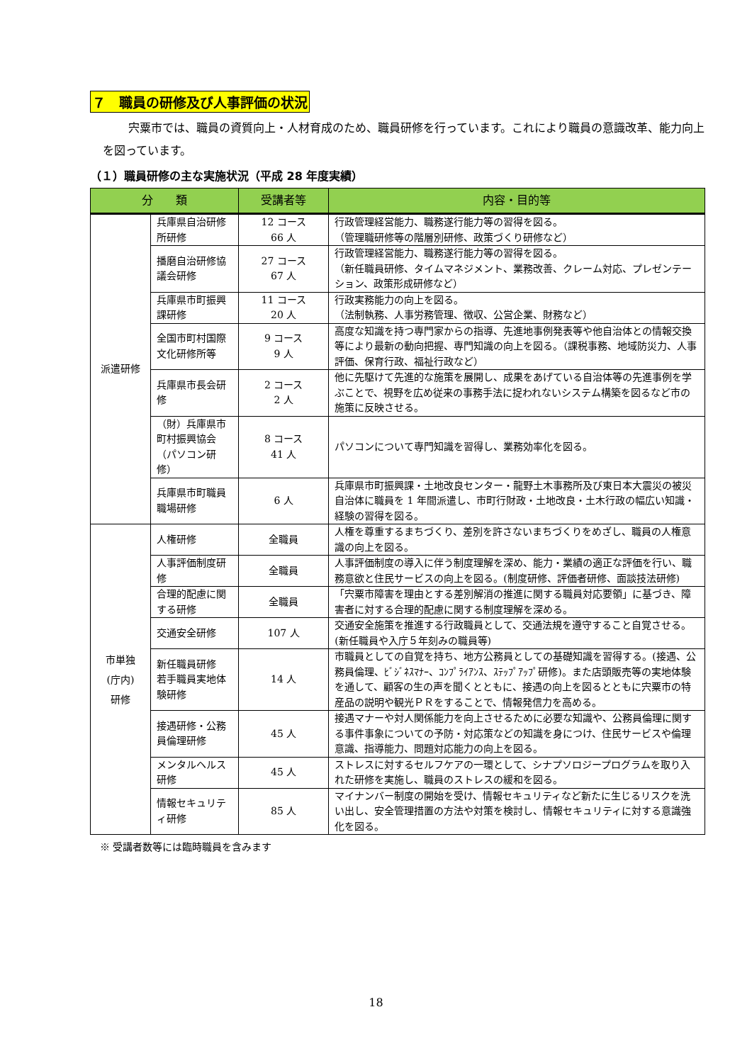７　職員の研修及び人事評価の状況
宍粟市では、職員の資質向上・人材育成のため、職員研修を行っています。これにより職員の意識改革、能力向上を図っています。
（１）職員研修の主な実施状況（平成 28 年度実績）
| 分 類 | | 受講者等 | 内容・目的等 |
| --- | --- | --- | --- |
| 派遣研修 | 兵庫県自治研修所研修 | 12 コース 66 人 | 行政管理経営能力、職務遂行能力等の習得を図る。 （管理職研修等の階層別研修、政策づくり研修など） |
| | 播磨自治研修協議会研修 | 27 コース 67 人 | 行政管理経営能力、職務遂行能力等の習得を図る。 （新任職員研修、タイムマネジメント、業務改善、クレーム対応、プレゼンテーション、政策形成研修など） |
| | 兵庫県市町振興課研修 | 11 コース 20 人 | 行政実務能力の向上を図る。 （法制執務、人事労務管理、徴収、公営企業、財務など） |
| | 全国市町村国際文化研修所等 | 9 コース 9 人 | 高度な知識を持つ専門家からの指導、先進地事例発表等や他自治体との情報交換等により最新の動向把握、専門知識の向上を図る。（課税事務、地域防災力、人事評価、保育行政、福祉行政など） |
| | 兵庫県市長会研修 | 2 コース 2 人 | 他に先駆けて先進的な施策を展開し、成果をあげている自治体等の先進事例を学ぶことで、視野を広め従来の事務手法に捉われないシステム構築を図るなど市の施策に反映させる。 |
| | （財）兵庫県市町村振興協会（パソコン研修） | 8 コース 41 人 | パソコンについて専門知識を習得し、業務効率化を図る。 |
| | 兵庫県市町職員職場研修 | 6 人 | 兵庫県市町振興課・土地改良センター・龍野土木事務所及び東日本大震災の被災自治体に職員を 1 年間派遣し、市町行財政・土地改良・土木行政の幅広い知識・経験の習得を図る。 |
| 市単独 (庁内) 研修 | 人権研修 | 全職員 | 人権を尊重するまちづくり、差別を許さないまちづくりをめざし、職員の人権意識の向上を図る。 |
| | 人事評価制度研修 | 全職員 | 人事評価制度の導入に伴う制度理解を深め、能力・業績の適正な評価を行い、職務意欲と住民サービスの向上を図る。(制度研修、評価者研修、面談技法研修) |
| | 合理的配慮に関する研修 | 全職員 | 「宍粟市障害を理由とする差別解消の推進に関する職員対応要領」に基づき、障害者に対する合理的配慮に関する制度理解を深める。 |
| | 交通安全研修 | 107 人 | 交通安全施策を推進する行政職員として、交通法規を遵守すること自覚させる。(新任職員や入庁５年刻みの職員等) |
| | 新任職員研修 若手職員実地体験研修 | 14 人 | 市職員としての自覚を持ち、地方公務員としての基礎知識を習得する。(接遇、公務員倫理、ﾋﾞｼﾞﾈｽﾏﾅｰ、ｺﾝﾌﾟﾗｲｱﾝｽ、ｽﾃｯﾌﾟｱｯﾌﾟ研修)。また店頭販売等の実地体験を通して、顧客の生の声を聞くとともに、接遇の向上を図るとともに宍粟市の特産品の説明や観光ＰＲをすることで、情報発信力を高める。 |
| | 接遇研修・公務員倫理研修 | 45 人 | 接遇マナーや対人関係能力を向上させるために必要な知識や、公務員倫理に関する事件事象についての予防・対応策などの知識を身につけ、住民サービスや倫理意識、指導能力、問題対応能力の向上を図る。 |
| | メンタルヘルス研修 | 45 人 | ストレスに対するセルフケアの一環として、シナプソロジープログラムを取り入れた研修を実施し、職員のストレスの緩和を図る。 |
| | 情報セキュリティ研修 | 85 人 | マイナンバー制度の開始を受け、情報セキュリティなど新たに生じるリスクを洗い出し、安全管理措置の方法や対策を検討し、情報セキュリティに対する意識強化を図る。 |
※ 受講者数等には臨時職員を含みます
18